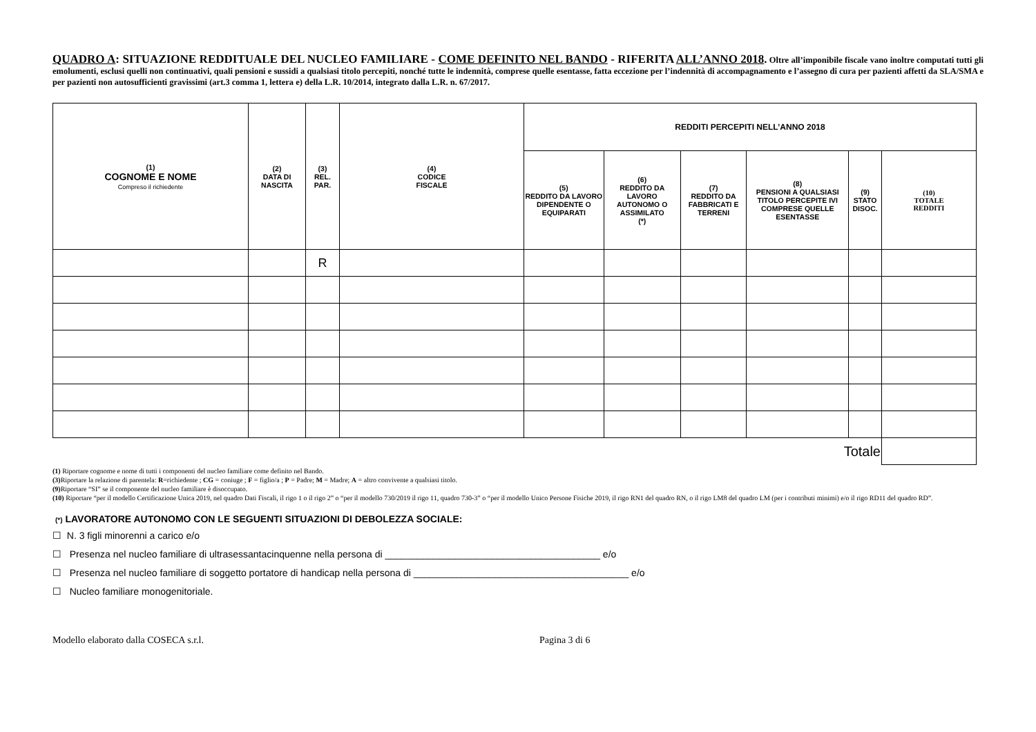QUADRO A: SITUAZIONE REDDITUALE DEL NUCLEO FAMILIARE - COME DEFINITO NEL BANDO - RIFERITA ALL’ANNO 2018. Oltre all’imponibile fiscale vano inoltre computati tutti gli emolumenti, esclusi quelli non continuativi, quali pensioni e sussidi a qualsiasi titolo percepiti, nonché tutte le indennità, comprese quelle esentasse, fatta eccezione per l’indennità di accompagnamento e l’assegno di cura per pazienti affetti da SLA/SMA e per pazienti non autosufficienti gravissimi (art.3 comma 1, lettera e) della L.R. 10/2014, integrato dalla L.R. n. 67/2017.
| (1) COGNOME E NOME Compreso il richiedente | (2) DATA DI NASCITA | (3) REL. PAR. | (4) CODICE FISCALE | REDDITI PERCEPITI NELL’ANNO 2018 | | | | | |
| --- | --- | --- | --- | --- | --- | --- | --- | --- | --- |
| | | | | (5) REDDITO DA LAVORO DIPENDENTE O EQUIPARATI | (6) REDDITO DA LAVORO AUTONOMO O ASSIMILATO (*) | (7) REDDITO DA FABBRICATI E TERRENI | (8) PENSIONI A QUALSIASI TITOLO PERCEPITE IVI COMPRESE QUELLE ESENTASSE | (9) STATO DISOC. | (10) TOTALE REDDITI |
| | | R | | | | | | | |
| Totale | | | | | | | | | |
(1) Riportare cognome e nome di tutti i componenti del nucleo familiare come definito nel Bando.
(3) Riportare la relazione di parentela: R=richiedente ; CG = coniuge ; F = figlio/a ; P = Padre; M = Madre; A = altro convivente a qualsiasi titolo.
(9) Riportare “SI” se il componente del nucleo familiare è disoccupato.
(10) Riportare “per il modello Certificazione Unica 2019, nel quadro Dati Fiscali, il rigo 1 o il rigo 2” o “per il modello 730/2019 il rigo 11, quadro 730-3” o “per il modello Unico Persone Fisiche 2019, il rigo RN1 del quadro RN, o il rigo LM8 del quadro LM (per i contributi minimi) e/o il rigo RD11 del quadro RD”.
(*) LAVORATORE AUTONOMO CON LE SEGUENTI SITUAZIONI DI DEBOLEZZA SOCIALE:
☐ N. 3 figli minorenni a carico e/o
☐ Presenza nel nucleo familiare di ultrasessantacinquenne nella persona di ________________________________________ e/o
☐ Presenza nel nucleo familiare di soggetto portatore di handicap nella persona di ________________________________________ e/o
☐ Nucleo familiare monogenitoriale.
Modello elaborato dalla COSECA s.r.l. Pagina 3 di 6